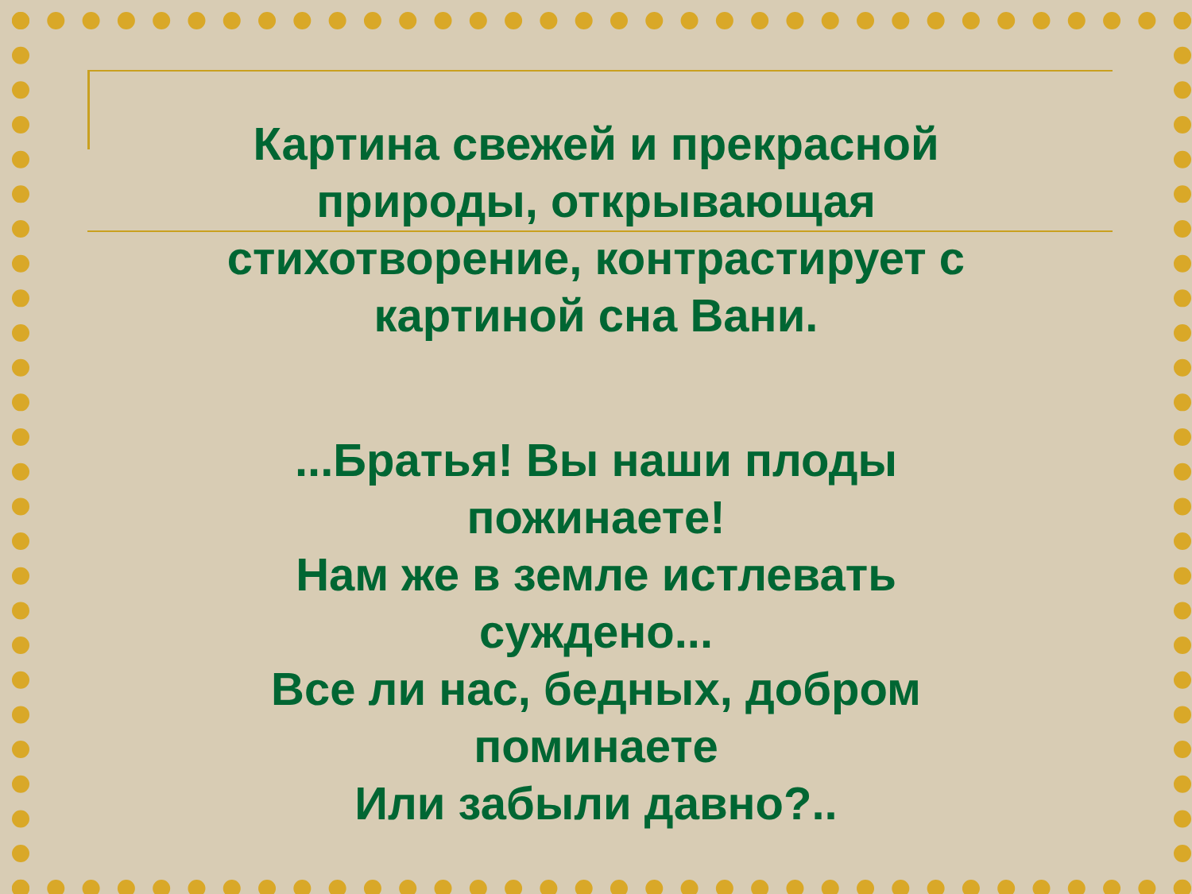Картина свежей и прекрасной природы, открывающая стихотворение, контрастирует с картиной сна Вани.
...Братья! Вы наши плоды пожинаете!
Нам же в земле истлевать суждено...
Все ли нас, бедных, добром поминаете
Или забыли давно?..